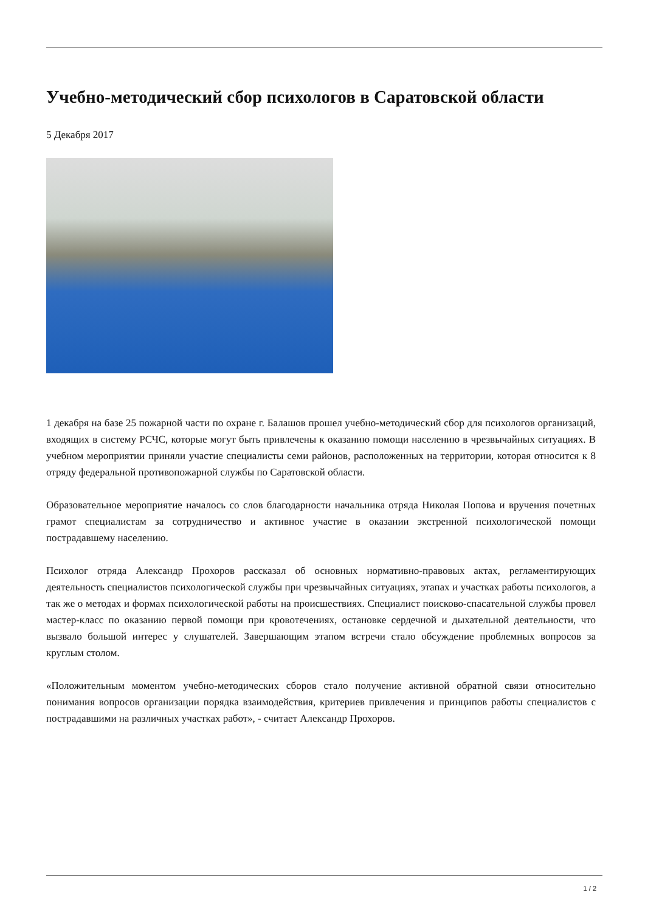Учебно-методический сбор психологов в Саратовской области
5 Декабря 2017
1 декабря на базе 25 пожарной части по охране г. Балашов прошел учебно-методический сбор для психологов организаций, входящих в систему РСЧС, которые могут быть привлечены к оказанию помощи населению в чрезвычайных ситуациях. В учебном мероприятии приняли участие специалисты семи районов, расположенных на территории, которая относится к 8 отряду федеральной противопожарной службы по Саратовской области.
Образовательное мероприятие началось со слов благодарности начальника отряда Николая Попова и вручения почетных грамот специалистам за сотрудничество и активное участие в оказании экстренной психологической помощи пострадавшему населению.
Психолог отряда Александр Прохоров рассказал об основных нормативно-правовых актах, регламентирующих деятельность специалистов психологической службы при чрезвычайных ситуациях, этапах и участках работы психологов, а так же о методах и формах психологической работы на происшествиях. Специалист поисково-спасательной службы провел мастер-класс по оказанию первой помощи при кровотечениях, остановке сердечной и дыхательной деятельности, что вызвало большой интерес у слушателей. Завершающим этапом встречи стало обсуждение проблемных вопросов за круглым столом.
«Положительным моментом учебно-методических сборов стало получение активной обратной связи относительно понимания вопросов организации порядка взаимодействия, критериев привлечения и принципов работы специалистов с пострадавшими на различных участках работ», - считает Александр Прохоров.
1 / 2